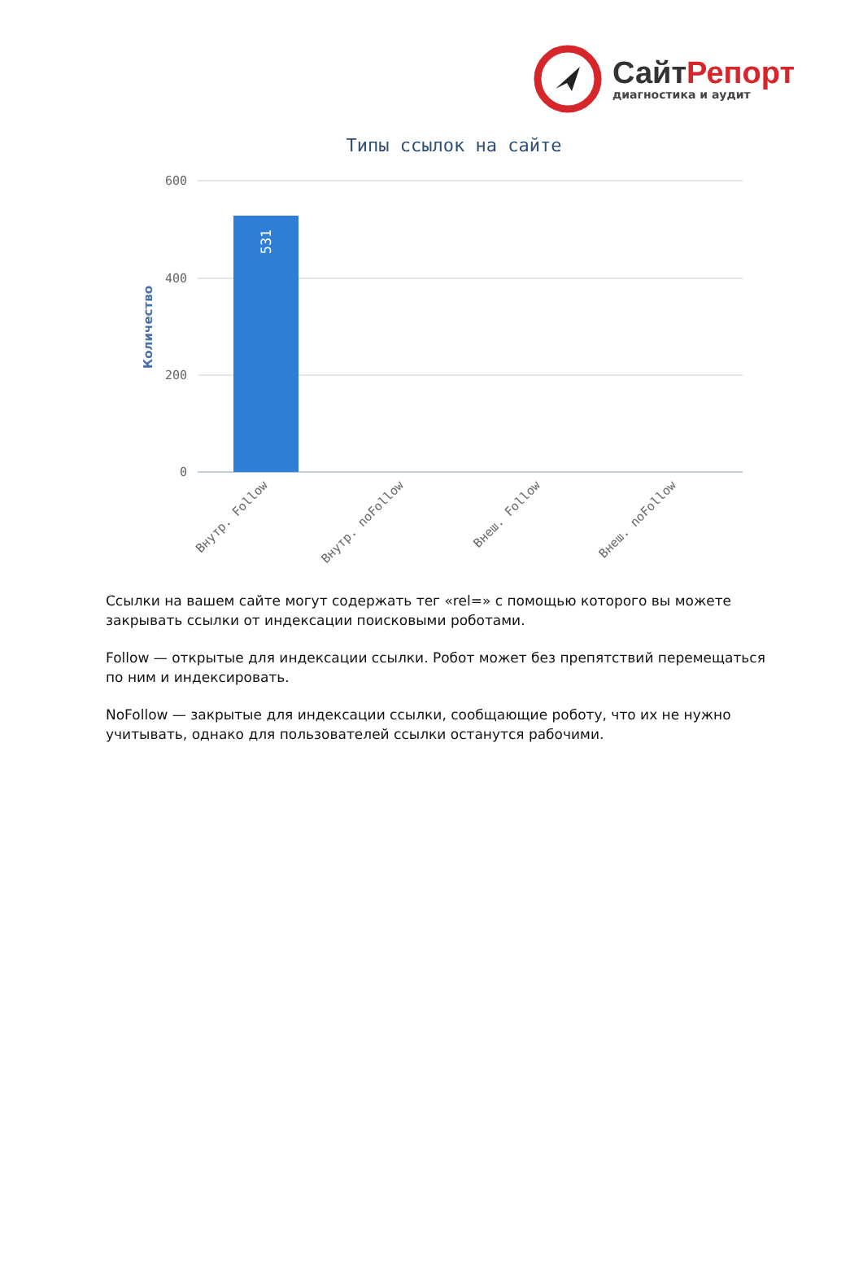СайтРепорт
диагностика и аудит
Типы ссылок на сайте
600
400
200
0
Количество
531
Внутр. Follow
Внутр. noFollow
Внеш. Follow
Внеш. noFollow
Ссылки на вашем сайте могут содержать тег «rel=» с помощью которого вы можете закрывать ссылки от индексации поисковыми роботами.
Follow — открытые для индексации ссылки. Робот может без препятствий перемещаться по ним и индексировать.
NoFollow — закрытые для индексации ссылки, сообщающие роботу, что их не нужно учитывать, однако для пользователей ссылки останутся рабочими.